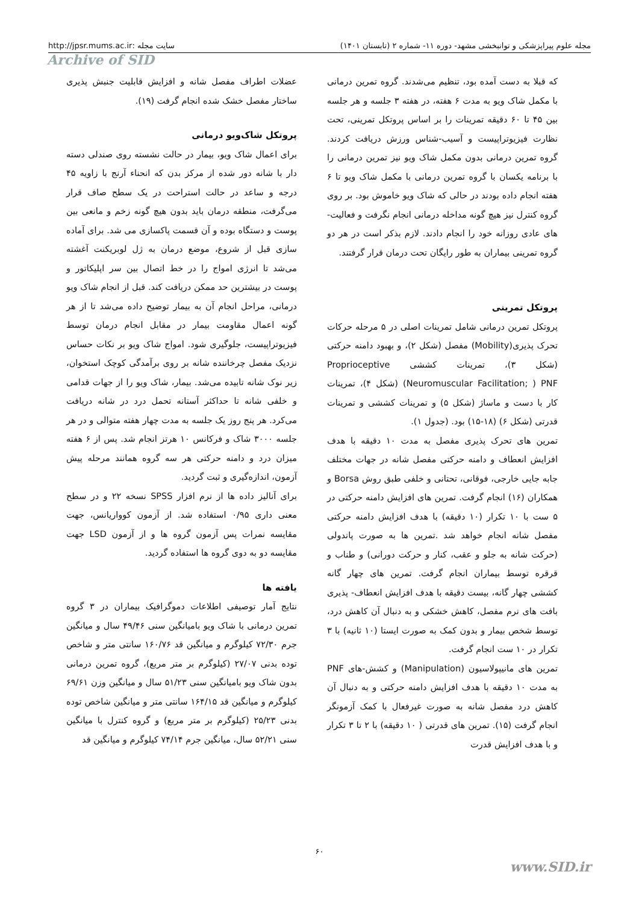مجله علوم پیراپزشکی و توانبخشی مشهد- دوره ۱۱- شماره ۲ (تابستان ۱۴۰۱) سایت مجله :http://jpsr.mums.ac.ir
Archive of SID
که قبلا به دست آمده بود، تنظیم می‌شدند. گروه تمرین درمانی با مکمل شاک ویو به مدت ۶ هفته، در هفته ۳ جلسه و هر جلسه بین ۴۵ تا ۶۰ دقیقه تمرینات را بر اساس پروتکل تمرینی، تحت نظارت فیزیوتراپیست و آسیب-شناس ورزش دریافت کردند. گروه تمرین درمانی بدون مکمل شاک ویو نیز تمرین درمانی را با برنامه یکسان با گروه تمرین درمانی با مکمل شاک ویو تا ۶ هفته انجام داده بودند در حالی که شاک ویو خاموش بود. بر روی گروه کنترل نیز هیچ گونه مداخله درمانی انجام نگرفت و فعالیت-های عادی روزانه خود را انجام دادند. لازم بذکر است در هر دو گروه تمرینی بیماران به طور رایگان تحت درمان قرار گرفتند.
پروتکل تمرینی
پروتکل تمرین درمانی شامل تمرینات اصلی در ۵ مرحله حرکات تحرک پذیری(Mobility) مفصل (شکل ۲)، و بهبود دامنه حرکتی (شکل ۳)، تمرینات کششی Proprioceptive Neuromuscular Facilitation; ) PNF) (شکل ۴)، تمرینات کار با دست و ماساژ (شکل ۵) و تمرینات کششی و تمرینات قدرتی (شکل ۶) (۱۸-۱۵) بود. (جدول ۱).
تمرین های تحرک پذیری مفصل به مدت ۱۰ دقیقه با هدف افزایش انعطاف و دامنه حرکتی مفصل شانه در جهات مختلف جابه جایی خارجی، فوقانی، تحتانی و خلفی طبق روش Borsa و همکاران (۱۶) انجام گرفت. تمرین های افزایش دامنه حرکتی در ۵ ست با ۱۰ تکرار (۱۰ دقیقه) با هدف افزایش دامنه حرکتی مفصل شانه انجام خواهد شد .تمرین ها به صورت پاندولی (حرکت شانه به جلو و عقب، کنار و حرکت دورانی) و طناب و قرقره توسط بیماران انجام گرفت. تمرین های چهار گانه کششی چهار گانه، بیست دقیقه با هدف افزایش انعطاف- پذیری بافت های نرم مفصل، کاهش خشکی و به دنبال آن کاهش درد، توسط شخص بیمار و بدون کمک به صورت ایستا (۱۰ ثانیه) با ۳ تکرار در ۱۰ ست انجام گرفت.
تمرین های مانیپولاسیون (Manipulation) و کشش-های PNF به مدت ۱۰ دقیقه با هدف افزایش دامنه حرکتی و به دنبال آن کاهش درد مفصل شانه به صورت غیرفعال با کمک آزمونگر انجام گرفت (۱۵). تمرین های قدرتی ( ۱۰ دقیقه) با ۲ تا ۳ تکرار و با هدف افزایش قدرت
عضلات اطراف مفصل شانه و افزایش قابلیت جنبش پذیری ساختار مفصل خشک شده انجام گرفت (۱۹).
پروتکل شاک‌ویو درمانی
برای اعمال شاک ویو، بیمار در حالت نشسته روی صندلی دسته دار با شانه دور شده از مرکز بدن که انحناء آرنج با زاویه ۴۵ درجه و ساعد در حالت استراحت در یک سطح صاف قرار می‌گرفت، منطقه درمان باید بدون هیچ گونه زخم و مانعی بین پوست و دستگاه بوده و آن قسمت پاکسازی می شد. برای آماده سازی قبل از شروع، موضع درمان به ژل لوبریکنت آغشته می‌شد تا انرژی امواج را در خط اتصال بین سر اپلیکاتور و پوست در بیشترین حد ممکن دریافت کند. قبل از انجام شاک ویو درمانی، مراحل انجام آن به بیمار توضیح داده می‌شد تا از هر گونه اعمال مقاومت بیمار در مقابل انجام درمان توسط فیزیوتراپیست، جلوگیری شود. امواج شاک ویو بر نکات حساس نزدیک مفصل چرخاننده شانه بر روی برآمدگی کوچک استخوان، زیر نوک شانه تابیده می‌شد. بیمار، شاک ویو را از جهات قدامی و خلفی شانه تا حداکثر آستانه تحمل درد در شانه دریافت می‌کرد. هر پنج روز یک جلسه به مدت چهار هفته متوالی و در هر جلسه ۳۰۰۰ شاک و فرکانس ۱۰ هرتز انجام شد. پس از ۶ هفته میزان درد و دامنه حرکتی هر سه گروه همانند مرحله پیش آزمون، اندازه‌گیری و ثبت گردید.
برای آنالیز داده ها از نرم افزار SPSS نسخه ۲۲ و در سطح معنی داری ۰/۹۵ استفاده شد. از آزمون کوواریانس، جهت مقایسه نمرات پس آزمون گروه ها و از آزمون LSD جهت مقایسه دو به دوی گروه ها استفاده گردید.
یافته ها
نتایج آمار توصیفی اطلاعات دموگرافیک بیماران در ۳ گروه تمرین درمانی با شاک ویو بامیانگین سنی ۴۹/۴۶ سال و میانگین جرم ۷۲/۳۰ کیلوگرم و میانگین قد ۱۶۰/۷۶ سانتی متر و شاخص توده بدنی ۲۷/۰۷ (کیلوگرم بر متر مربع)، گروه تمرین درمانی بدون شاک ویو بامیانگین سنی ۵۱/۲۳ سال و میانگین وزن ۶۹/۶۱ کیلوگرم و میانگین قد ۱۶۴/۱۵ سانتی متر و میانگین شاخص توده بدنی ۲۵/۲۳ (کیلوگرم بر متر مربع) و گروه کنترل با میانگین سنی ۵۲/۲۱ سال، میانگین جرم ۷۴/۱۴ کیلوگرم و میانگین قد
۶۰
www.SID.ir